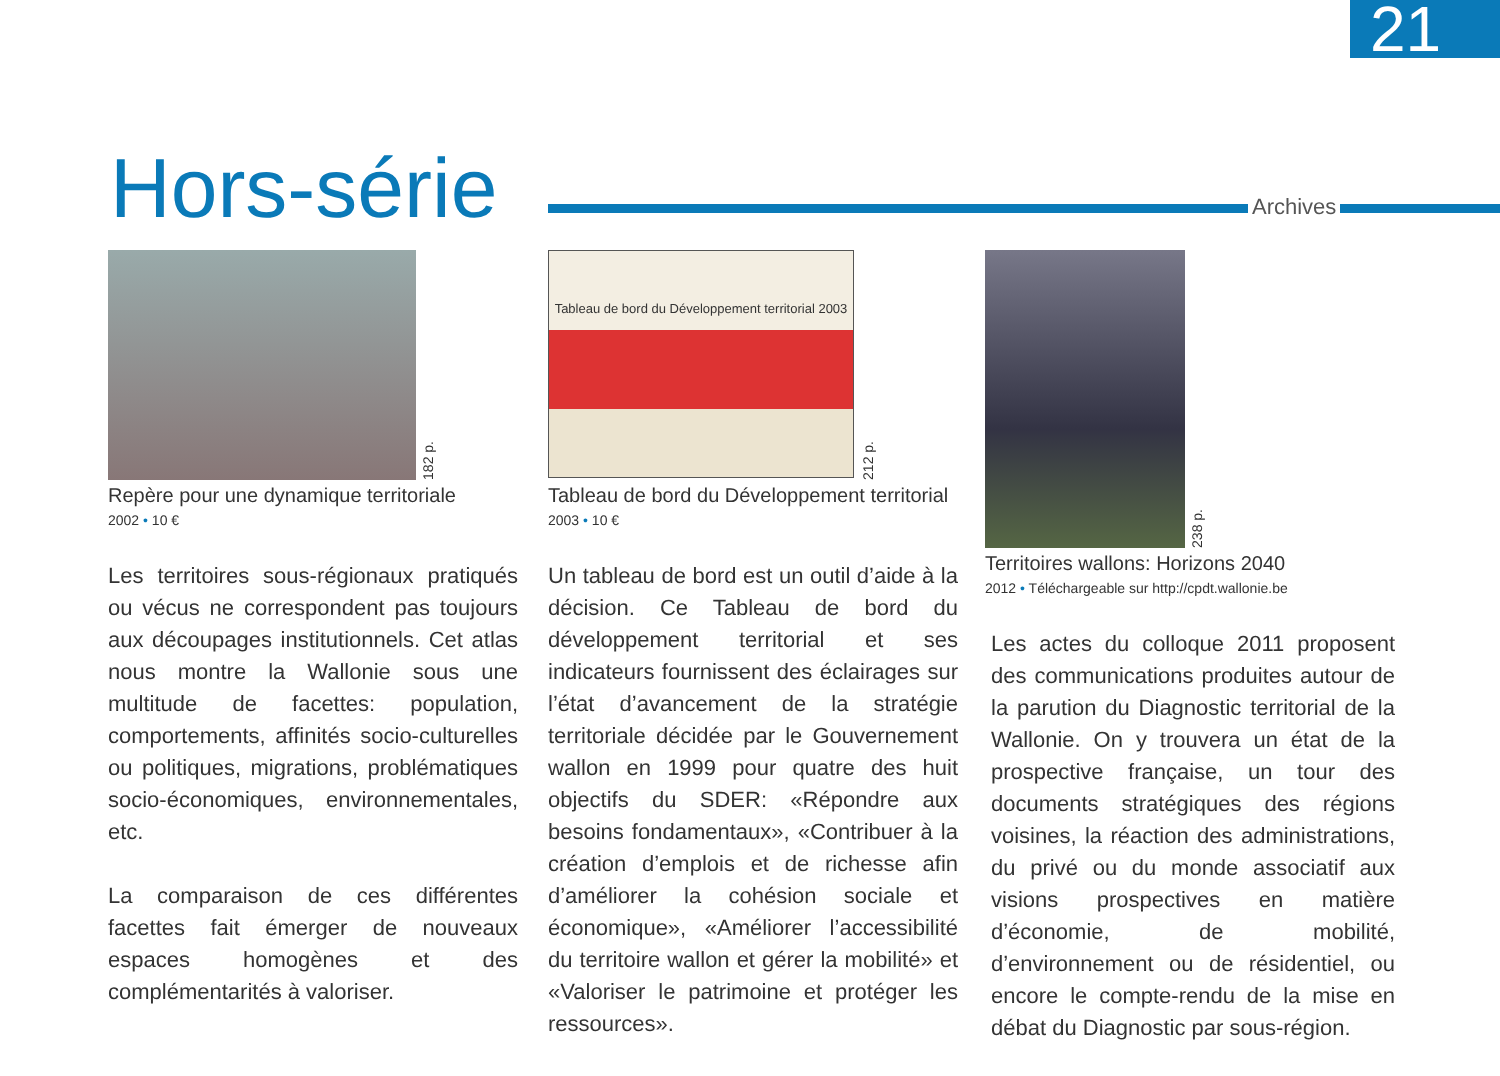21
Hors-série Archives
182 p.
Repère pour une dynamique territoriale
2002 • 10 €
Les territoires sous-régionaux pratiqués ou vécus ne correspondent pas toujours aux découpages institutionnels. Cet atlas nous montre la Wallonie sous une multitude de facettes: population, comportements, affinités socio-culturelles ou politiques, migrations, problématiques socio-économiques, environnementales, etc.
La comparaison de ces différentes facettes fait émerger de nouveaux espaces homogènes et des complémentarités à valoriser.
Tableau de bord du Développement territorial 2003
212 p.
Tableau de bord du Développement territorial 2003 • 10 €
Un tableau de bord est un outil d’aide à la décision. Ce Tableau de bord du développement territorial et ses indicateurs fournissent des éclairages sur l’état d’avancement de la stratégie territoriale décidée par le Gouvernement wallon en 1999 pour quatre des huit objectifs du SDER: «Répondre aux besoins fondamentaux», «Contribuer à la création d’emplois et de richesse afin d’améliorer la cohésion sociale et économique», «Améliorer l’accessibilité du territoire wallon et gérer la mobilité» et «Valoriser le patrimoine et protéger les ressources».
238 p.
Territoires wallons: Horizons 2040
2012 • Téléchargeable sur http://cpdt.wallonie.be
Les actes du colloque 2011 proposent des communications produites autour de la parution du Diagnostic territorial de la Wallonie. On y trouvera un état de la prospective française, un tour des documents stratégiques des régions voisines, la réaction des administrations, du privé ou du monde associatif aux visions prospectives en matière d’économie, de mobilité, d’environnement ou de résidentiel, ou encore le compte-rendu de la mise en débat du Diagnostic par sous-région.